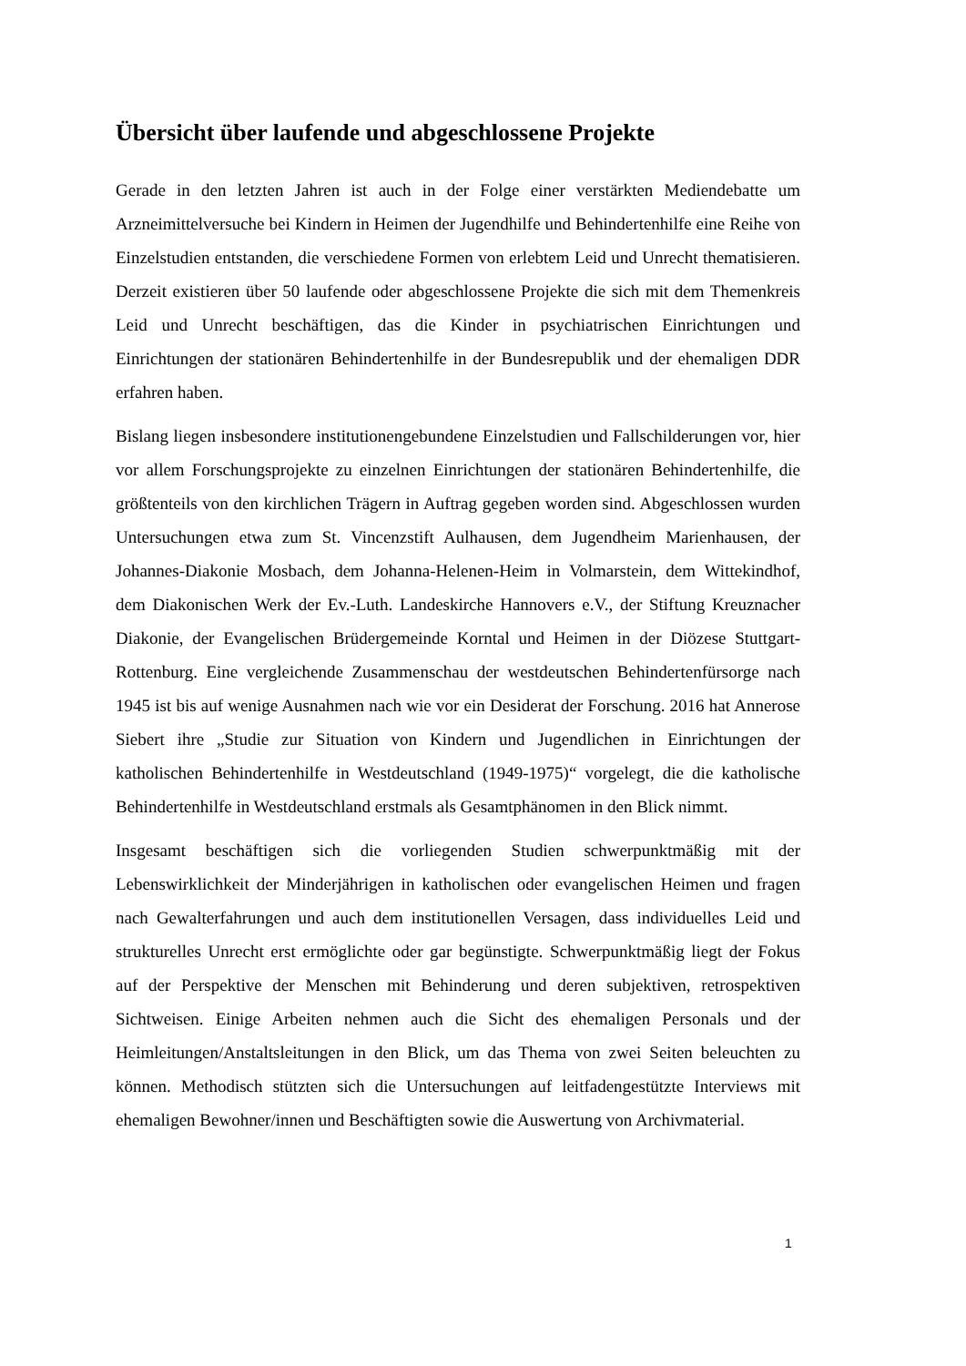Übersicht über laufende und abgeschlossene Projekte
Gerade in den letzten Jahren ist auch in der Folge einer verstärkten Mediendebatte um Arzneimittelversuche bei Kindern in Heimen der Jugendhilfe und Behindertenhilfe eine Reihe von Einzelstudien entstanden, die verschiedene Formen von erlebtem Leid und Unrecht thematisieren. Derzeit existieren über 50 laufende oder abgeschlossene Projekte die sich mit dem Themenkreis Leid und Unrecht beschäftigen, das die Kinder in psychiatrischen Einrichtungen und Einrichtungen der stationären Behindertenhilfe in der Bundesrepublik und der ehemaligen DDR erfahren haben.
Bislang liegen insbesondere institutionengebundene Einzelstudien und Fallschilderungen vor, hier vor allem Forschungsprojekte zu einzelnen Einrichtungen der stationären Behindertenhilfe, die größtenteils von den kirchlichen Trägern in Auftrag gegeben worden sind. Abgeschlossen wurden Untersuchungen etwa zum St. Vincenzstift Aulhausen, dem Jugendheim Marienhausen, der Johannes-Diakonie Mosbach, dem Johanna-Helenen-Heim in Volmarstein, dem Wittekindhof, dem Diakonischen Werk der Ev.-Luth. Landeskirche Hannovers e.V., der Stiftung Kreuznacher Diakonie, der Evangelischen Brüdergemeinde Korntal und Heimen in der Diözese Stuttgart-Rottenburg. Eine vergleichende Zusammenschau der westdeutschen Behindertenfürsorge nach 1945 ist bis auf wenige Ausnahmen nach wie vor ein Desiderat der Forschung. 2016 hat Annerose Siebert ihre „Studie zur Situation von Kindern und Jugendlichen in Einrichtungen der katholischen Behindertenhilfe in Westdeutschland (1949-1975)“ vorgelegt, die die katholische Behindertenhilfe in Westdeutschland erstmals als Gesamtphänomen in den Blick nimmt.
Insgesamt beschäftigen sich die vorliegenden Studien schwerpunktmäßig mit der Lebenswirklichkeit der Minderjährigen in katholischen oder evangelischen Heimen und fragen nach Gewalterfahrungen und auch dem institutionellen Versagen, dass individuelles Leid und strukturelles Unrecht erst ermöglichte oder gar begünstigte. Schwerpunktmäßig liegt der Fokus auf der Perspektive der Menschen mit Behinderung und deren subjektiven, retrospektiven Sichtweisen. Einige Arbeiten nehmen auch die Sicht des ehemaligen Personals und der Heimleitungen/Anstaltsleitungen in den Blick, um das Thema von zwei Seiten beleuchten zu können. Methodisch stützten sich die Untersuchungen auf leitfadengestützte Interviews mit ehemaligen Bewohner/innen und Beschäftigten sowie die Auswertung von Archivmaterial.
1